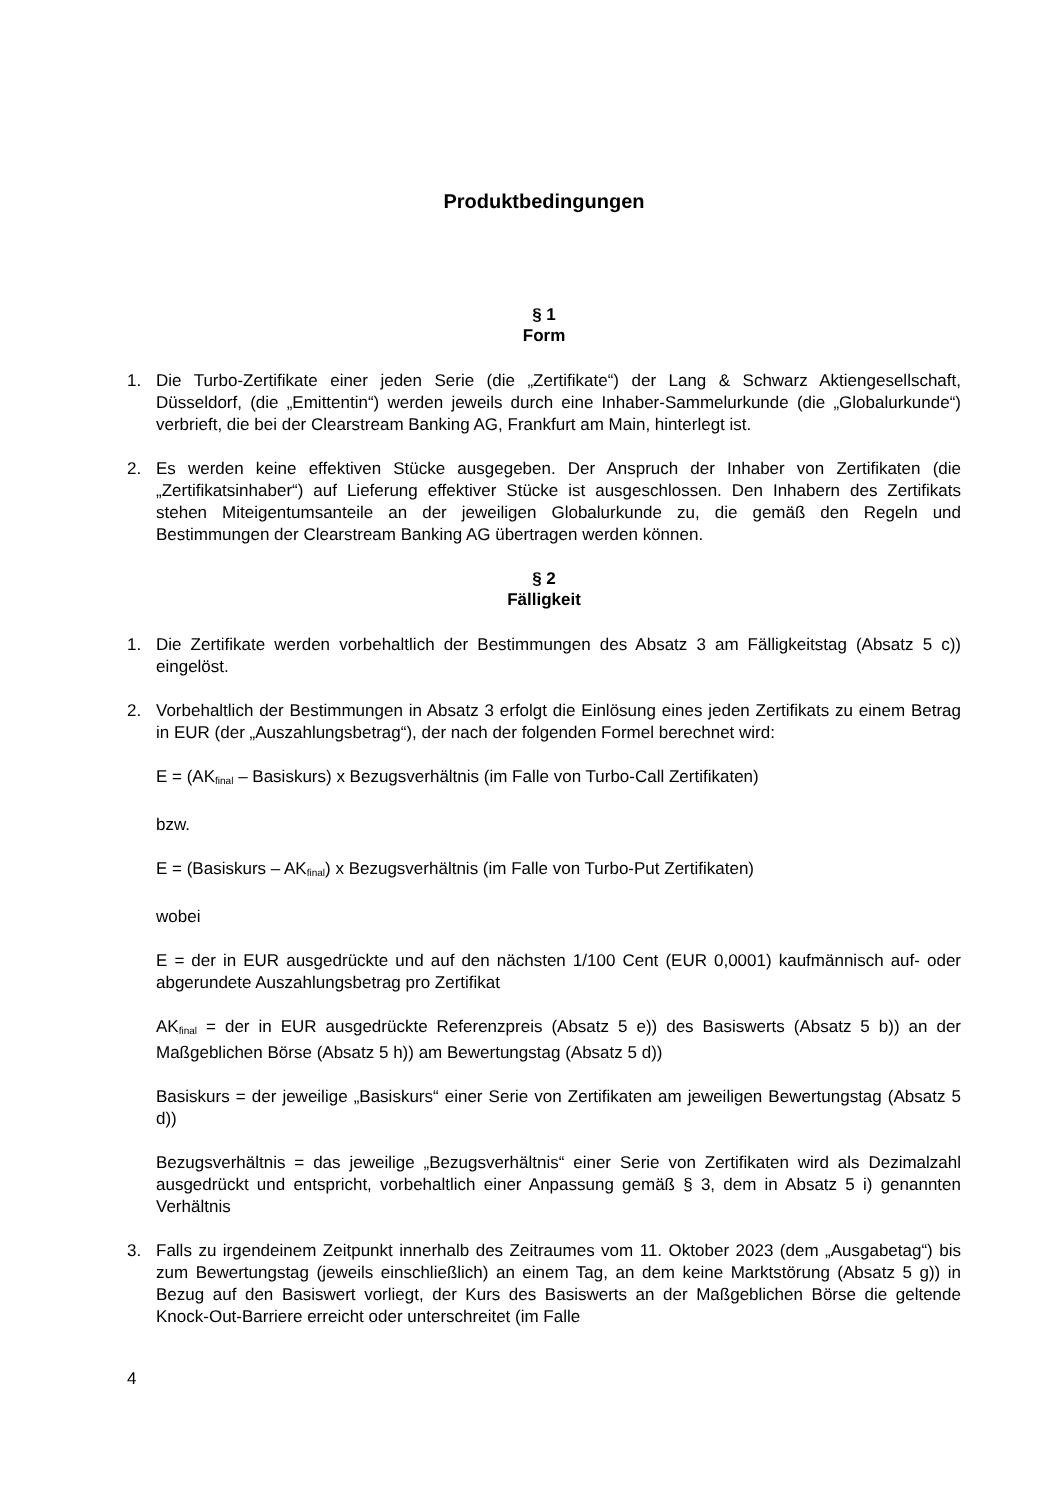Produktbedingungen
§ 1
Form
1. Die Turbo-Zertifikate einer jeden Serie (die „Zertifikate“) der Lang & Schwarz Aktiengesellschaft, Düsseldorf, (die „Emittentin“) werden jeweils durch eine Inhaber-Sammelurkunde (die „Globalurkunde“) verbrieft, die bei der Clearstream Banking AG, Frankfurt am Main, hinterlegt ist.
2. Es werden keine effektiven Stücke ausgegeben. Der Anspruch der Inhaber von Zertifikaten (die „Zertifikatsinhaber“) auf Lieferung effektiver Stücke ist ausgeschlossen. Den Inhabern des Zertifikats stehen Miteigentumsanteile an der jeweiligen Globalurkunde zu, die gemäß den Regeln und Bestimmungen der Clearstream Banking AG übertragen werden können.
§ 2
Fälligkeit
1. Die Zertifikate werden vorbehaltlich der Bestimmungen des Absatz 3 am Fälligkeitstag (Absatz 5 c)) eingelöst.
2. Vorbehaltlich der Bestimmungen in Absatz 3 erfolgt die Einlösung eines jeden Zertifikats zu einem Betrag in EUR (der „Auszahlungsbetrag“), der nach der folgenden Formel berechnet wird:
E = (AK<sub>final</sub> – Basiskurs) x Bezugsverhältnis (im Falle von Turbo-Call Zertifikaten)
bzw.
E = (Basiskurs – AK<sub>final</sub>) x Bezugsverhältnis (im Falle von Turbo-Put Zertifikaten)
wobei
E = der in EUR ausgedrückte und auf den nächsten 1/100 Cent (EUR 0,0001) kaufmännisch auf- oder abgerundete Auszahlungsbetrag pro Zertifikat
AK<sub>final</sub> = der in EUR ausgedrückte Referenzpreis (Absatz 5 e)) des Basiswerts (Absatz 5 b)) an der Maßgeblichen Börse (Absatz 5 h)) am Bewertungstag (Absatz 5 d))
Basiskurs = der jeweilige „Basiskurs“ einer Serie von Zertifikaten am jeweiligen Bewertungstag (Absatz 5 d))
Bezugsverhältnis = das jeweilige „Bezugsverhältnis“ einer Serie von Zertifikaten wird als Dezimalzahl ausgedrückt und entspricht, vorbehaltlich einer Anpassung gemäß § 3, dem in Absatz 5 i) genannten Verhältnis
3. Falls zu irgendeinem Zeitpunkt innerhalb des Zeitraumes vom 11. Oktober 2023 (dem „Ausgabetag“) bis zum Bewertungstag (jeweils einschließlich) an einem Tag, an dem keine Marktstörung (Absatz 5 g)) in Bezug auf den Basiswert vorliegt, der Kurs des Basiswerts an der Maßgeblichen Börse die geltende Knock-Out-Barriere erreicht oder unterschreitet (im Falle
4